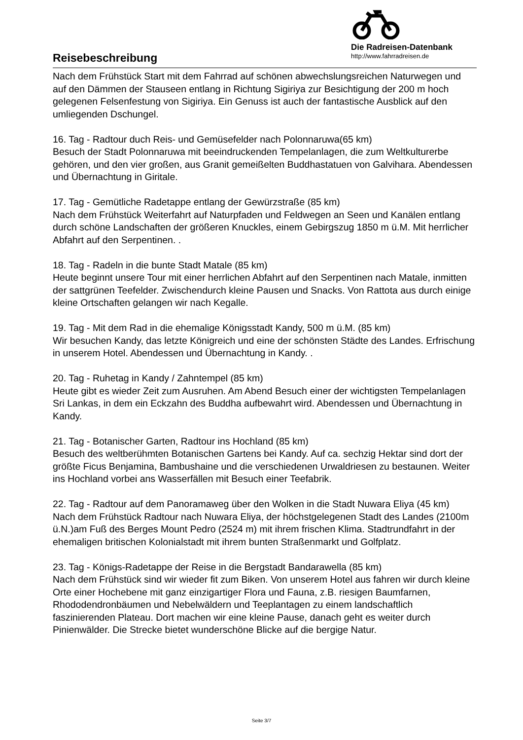Reisebeschreibung
Die Radreisen-Datenbank
http://www.fahrradreisen.de
Nach dem Frühstück Start mit dem Fahrrad auf schönen abwechslungsreichen Naturwegen und auf den Dämmen der Stauseen entlang in Richtung Sigiriya zur Besichtigung der 200 m hoch gelegenen Felsenfestung von Sigiriya. Ein Genuss ist auch der fantastische Ausblick auf den umliegenden Dschungel.
16. Tag - Radtour duch Reis- und Gemüsefelder nach Polonnaruwa(65 km)
Besuch der Stadt Polonnaruwa mit beeindruckenden Tempelanlagen, die zum Weltkulturerbe gehören, und den vier großen, aus Granit gemeißelten Buddhastatuen von Galvihara. Abendessen und Übernachtung in Giritale.
17. Tag - Gemütliche Radetappe entlang der Gewürzstraße (85 km)
Nach dem Frühstück Weiterfahrt auf Naturpfaden und Feldwegen an Seen und Kanälen entlang durch schöne Landschaften der größeren Knuckles, einem Gebirgszug 1850 m ü.M. Mit herrlicher Abfahrt auf den Serpentinen. .
18. Tag - Radeln in die bunte Stadt Matale (85 km)
Heute beginnt unsere Tour mit einer herrlichen Abfahrt auf den Serpentinen nach Matale, inmitten der sattgrünen Teefelder. Zwischendurch kleine Pausen und Snacks. Von Rattota aus durch einige kleine Ortschaften gelangen wir nach Kegalle.
19. Tag - Mit dem Rad in die ehemalige Königsstadt Kandy, 500 m ü.M. (85 km)
Wir besuchen Kandy, das letzte Königreich und eine der schönsten Städte des Landes. Erfrischung in unserem Hotel. Abendessen und Übernachtung in Kandy. .
20. Tag - Ruhetag in Kandy / Zahntempel (85 km)
Heute gibt es wieder Zeit zum Ausruhen. Am Abend Besuch einer der wichtigsten Tempelanlagen Sri Lankas, in dem ein Eckzahn des Buddha aufbewahrt wird. Abendessen und Übernachtung in Kandy.
21. Tag - Botanischer Garten, Radtour ins Hochland (85 km)
Besuch des weltberühmten Botanischen Gartens bei Kandy. Auf ca. sechzig Hektar sind dort der größte Ficus Benjamina, Bambushaine und die verschiedenen Urwaldriesen zu bestaunen. Weiter ins Hochland vorbei ans Wasserfällen mit Besuch einer Teefabrik.
22. Tag - Radtour auf dem Panoramaweg über den Wolken in die Stadt Nuwara Eliya (45 km)
Nach dem Frühstück Radtour nach Nuwara Eliya, der höchstgelegenen Stadt des Landes (2100m ü.N.)am Fuß des Berges Mount Pedro (2524 m) mit ihrem frischen Klima. Stadtrundfahrt in der ehemaligen britischen Kolonialstadt mit ihrem bunten Straßenmarkt und Golfplatz.
23. Tag - Königs-Radetappe der Reise in die Bergstadt Bandarawella (85 km)
Nach dem Frühstück sind wir wieder fit zum Biken. Von unserem Hotel aus fahren wir durch kleine Orte einer Hochebene mit ganz einzigartiger Flora und Fauna, z.B. riesigen Baumfarnen, Rhododendronbäumen und Nebelwäldern und Teeplantagen zu einem landschaftlich faszinierenden Plateau. Dort machen wir eine kleine Pause, danach geht es weiter durch Pinienwälder. Die Strecke bietet wunderschöne Blicke auf die bergige Natur.
Seite 3/7